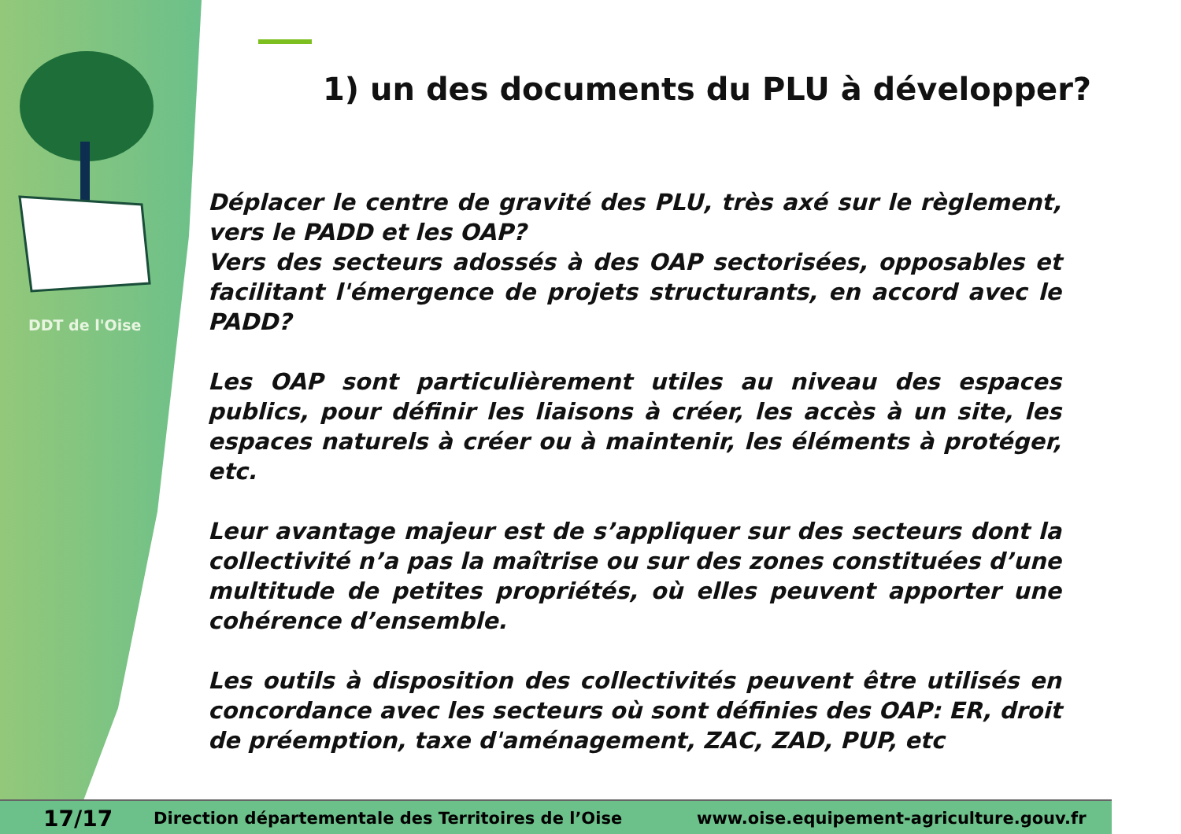DDT de l'Oise
1) un des documents du PLU à développer?
Déplacer le centre de gravité des PLU, très axé sur le règlement, vers le PADD et les OAP?
Vers des secteurs adossés à des OAP sectorisées, opposables et facilitant l'émergence de projets structurants, en accord avec le PADD?
Les OAP sont particulièrement utiles au niveau des espaces publics, pour définir les liaisons à créer, les accès à un site, les espaces naturels à créer ou à maintenir, les éléments à protéger, etc.
Leur avantage majeur est de s’appliquer sur des secteurs dont la collectivité n’a pas la maîtrise ou sur des zones constituées d’une multitude de petites propriétés, où elles peuvent apporter une cohérence d’ensemble.
Les outils à disposition des collectivités peuvent être utilisés en concordance avec les secteurs où sont définies des OAP: ER, droit de préemption, taxe d'aménagement, ZAC, ZAD, PUP, etc
17/17 Direction départementale des Territoires de l’Oise www.oise.equipement-agriculture.gouv.fr